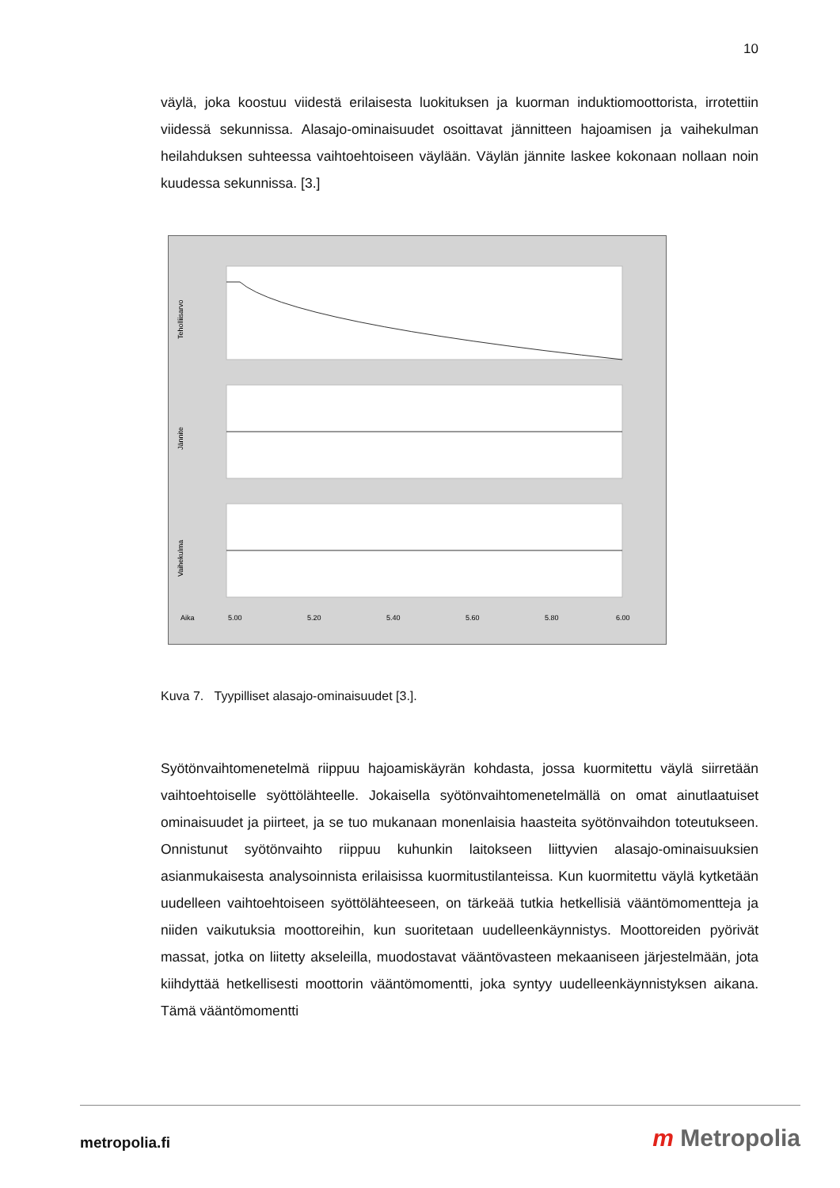10
väylä, joka koostuu viidestä erilaisesta luokituksen ja kuorman induktiomoottorista, irrotettiin viidessä sekunnissa. Alasajo-ominaisuudet osoittavat jännitteen hajoamisen ja vaihekulman heilahduksen suhteessa vaihtoehtoiseen väylään. Väylän jännite laskee kokonaan nollaan noin kuudessa sekunnissa. [3.]
Teholliisarvo
Jännite
Vaihekulma
Aika
5.00
5.20
5.40
5.60
5.80
6.00
Kuva 7. Tyypilliset alasajo-ominaisuudet [3.].
Syötönvaihtomenetelmä riippuu hajoamiskäyrän kohdasta, jossa kuormitettu väylä siirretään vaihtoehtoiselle syöttölähteelle. Jokaisella syötönvaihtomenetelmällä on omat ainutlaatuiset ominaisuudet ja piirteet, ja se tuo mukanaan monenlaisia haasteita syötönvaihdon toteutukseen. Onnistunut syötönvaihto riippuu kuhunkin laitokseen liittyvien alasajo-ominaisuuksien asianmukaisesta analysoinnista erilaisissa kuormitustilanteissa. Kun kuormitettu väylä kytketään uudelleen vaihtoehtoiseen syöttölähteeseen, on tärkeää tutkia hetkellisiä vääntömomentteja ja niiden vaikutuksia moottoreihin, kun suoritetaan uudelleenkäynnistys. Moottoreiden pyörivät massat, jotka on liitetty akseleilla, muodostavat vääntövasteen mekaaniseen järjestelmään, jota kiihdyttää hetkellisesti moottorin vääntömomentti, joka syntyy uudelleenkäynnistyksen aikana. Tämä vääntömomentti
metropolia.fi m Metropolia